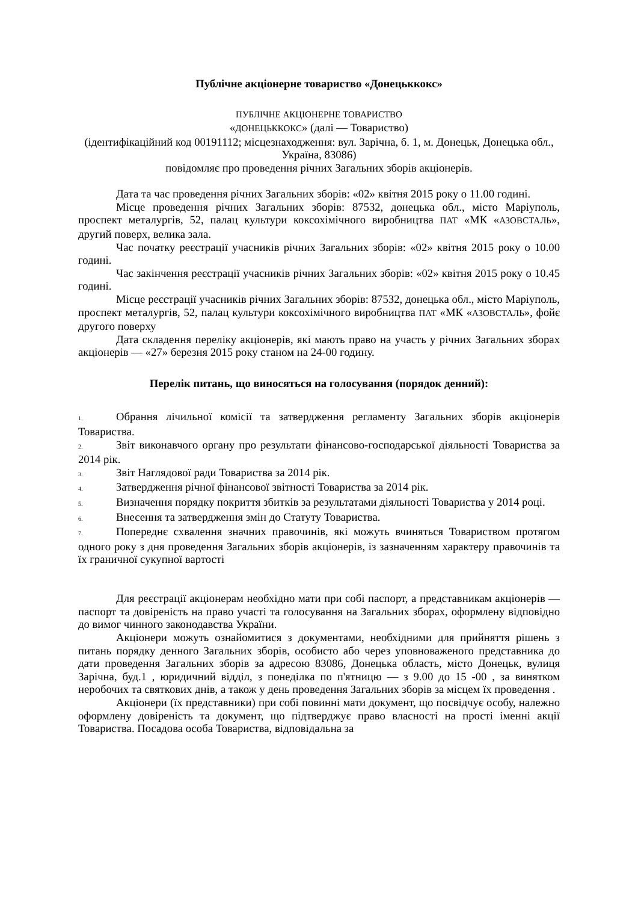Публічне акціонерне товариство «Донецьккокс»
ПУБЛІЧНЕ АКЦІОНЕРНЕ ТОВАРИСТВО
«ДОНЕЦЬККОКС» (далі — Товариство)
(ідентифікаційний код 00191112; місцезнаходження: вул. Зарічна, б. 1, м. Донецьк, Донецька обл., Україна, 83086)
повідомляє про проведення річних Загальних зборів акціонерів.
Дата та час проведення річних Загальних зборів: «02» квітня 2015 року о 11.00 годині.
Місце проведення річних Загальних зборів: 87532, донецька обл., місто Маріуполь, проспект металургів, 52, палац культури коксохімічного виробництва ПАТ «МК «АЗОВСТАЛЬ», другий поверх, велика зала.
Час початку реєстрації учасників річних Загальних зборів: «02» квітня 2015 року о 10.00 годині.
Час закінчення реєстрації учасників річних Загальних зборів: «02» квітня 2015 року о 10.45 годині.
Місце реєстрації учасників річних Загальних зборів: 87532, донецька обл., місто Маріуполь, проспект металургів, 52, палац культури коксохімічного виробництва ПАТ «МК «АЗОВСТАЛЬ», фойє другого поверху
Дата складення переліку акціонерів, які мають право на участь у річних Загальних зборах акціонерів — «27» березня 2015 року станом на 24-00 годину.
Перелік питань, що виносяться на голосування (порядок денний):
1. Обрання лічильної комісії та затвердження регламенту Загальних зборів акціонерів Товариства.
2. Звіт виконавчого органу про результати фінансово-господарської діяльності Товариства за 2014 рік.
3. Звіт Наглядової ради Товариства за 2014 рік.
4. Затвердження річної фінансової звітності Товариства за 2014 рік.
5. Визначення порядку покриття збитків за результатами діяльності Товариства у 2014 році.
6. Внесення та затвердження змін до Статуту Товариства.
7. Попереднє схвалення значних правочинів, які можуть вчиняться Товариством протягом одного року з дня проведення Загальних зборів акціонерів, із зазначенням характеру правочинів та їх граничної сукупної вартості
Для реєстрації акціонерам необхідно мати при собі паспорт, а представникам акціонерів — паспорт та довіреність на право участі та голосування на Загальних зборах, оформлену відповідно до вимог чинного законодавства України.
Акціонери можуть ознайомитися з документами, необхідними для прийняття рішень з питань порядку денного Загальних зборів, особисто або через уповноваженого представника до дати проведення Загальних зборів за адресою 83086, Донецька область, місто Донецьк, вулиця Зарічна, буд.1 , юридичний відділ, з понеділка по п'ятницю — з 9.00 до 15 -00 , за винятком неробочих та святкових днів, а також у день проведення Загальних зборів за місцем їх проведення .
Акціонери (їх представники) при собі повинні мати документ, що посвідчує особу, належно оформлену довіреність та документ, що підтверджує право власності на прості іменні акції Товариства. Посадова особа Товариства, відповідальна за